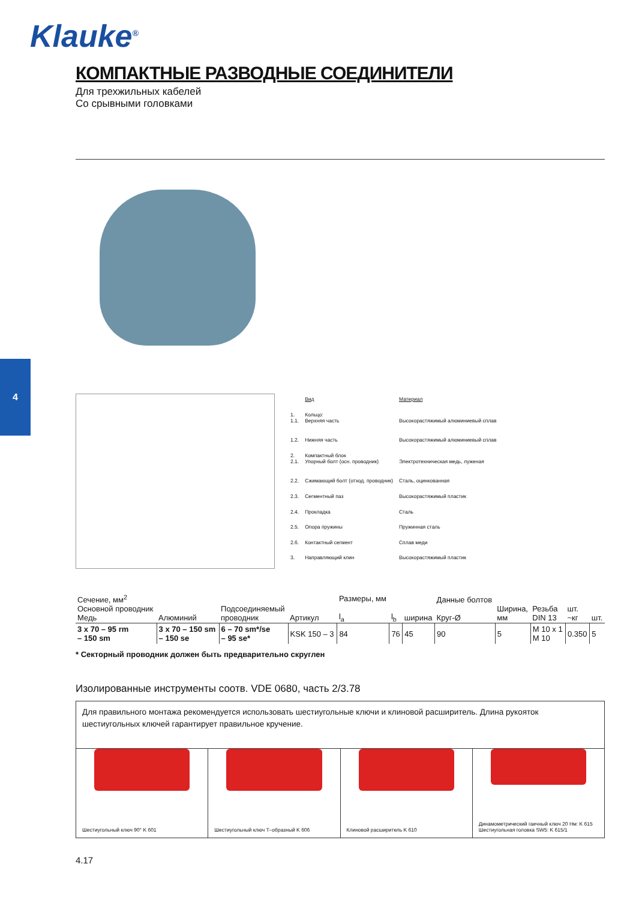Klauke<sup>®</sup>
4
КОМПАКТНЫЕ РАЗВОДНЫЕ СОЕДИНИТЕЛИ
Для трехжильных кабелей
Со срывными головками
| | Вид | Материал |
| 1. 1.1. | Кольцо: Верхняя часть | Высокорастяжимый алюминиевый сплав |
| 1.2. | Нижняя часть | Высокорастяжимый алюминиевый сплав |
| 2. 2.1. | Компактный блок Упорный болт (осн. проводник) | Электротехническая медь, луженая |
| 2.2. | Сжимающий болт (отход. проводник) | Сталь, оцинкованная |
| 2.3. | Сегментный паз | Высокорастяжимый пластик |
| 2.4. | Прокладка | Сталь |
| 2.5. | Опора пружины | Пружинная сталь |
| 2.6. | Контактный сегмент | Сплав меди |
| 3. | Направляющий клин | Высокорастяжимый пластик |
| Сечение, мм<sup>2</sup> Основной проводник Медь | Алюминий | Подсоединяемый проводник | Артикул | Размеры, мм l<sub>a</sub> | l<sub>b</sub> | ширина | Данные болтов Круг-Ø | Ширина, мм | Резьба DIN 13 | шт. ~кг | шт. |
| --- | --- | --- | --- | --- | --- | --- | --- | --- | --- | --- | --- |
| 3 x 70 – 95 rm – 150 sm | 3 x 70 – 150 sm – 150 se | 6 – 70 sm*/se – 95 se* | KSK 150 – 3 | 84 | 76 | 45 | 90 | 5 | M 10 x 1 M 10 | 0.350 | 5 |
* Секторный проводник должен быть предварительно скруглен
Изолированные инструменты соотв. VDE 0680, часть 2/3.78
Для правильного монтажа рекомендуется использовать шестиугольные ключи и клиновой расширитель. Длина рукояток шестиугольных ключей гарантирует правильное кручение.
Шестиугольный ключ 90° K 601 Шестиугольный ключ Т–образный K 606
Клиновой расширитель K 610 Динамометрический гаечный ключ 20 Нм: K 615
Шестиугольная головка SW5: K 615/1
4.17